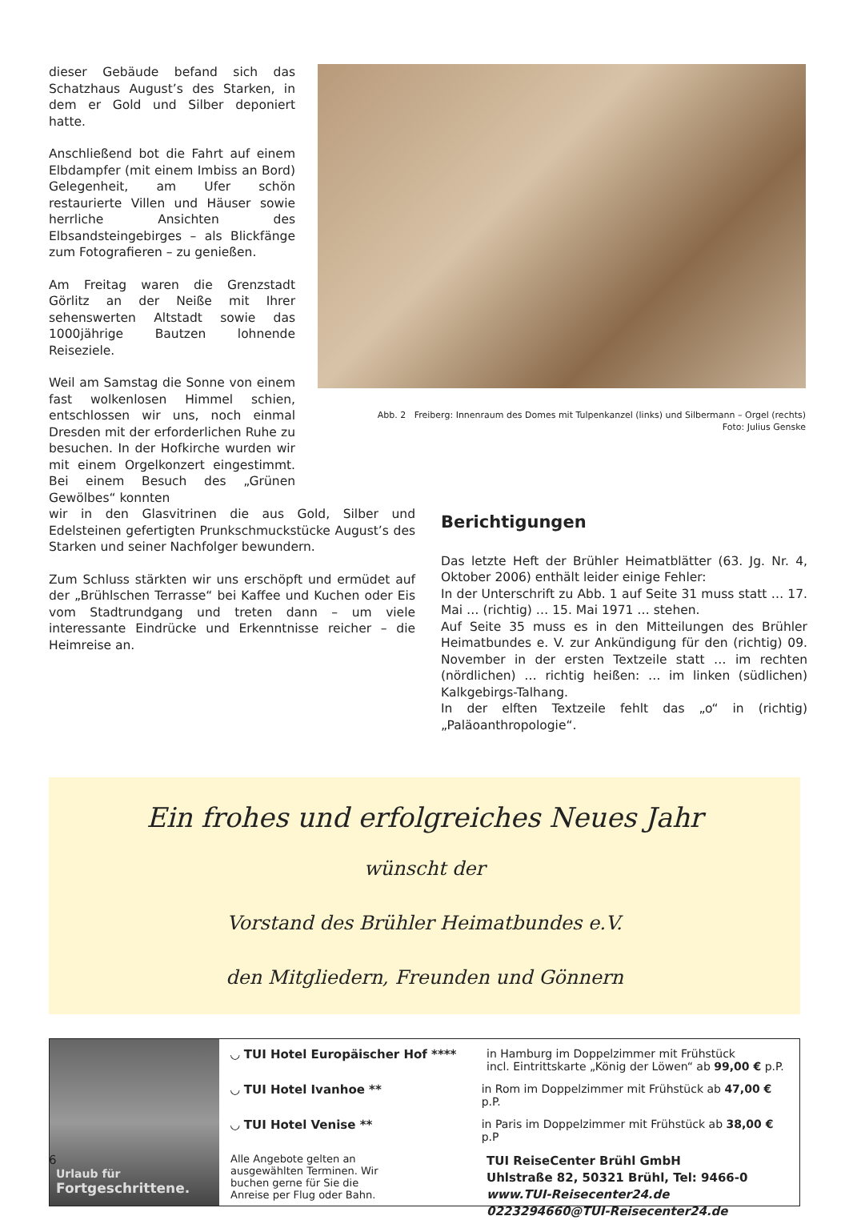dieser Gebäude befand sich das Schatzhaus August’s des Starken, in dem er Gold und Silber deponiert hatte.
Anschließend bot die Fahrt auf einem Elbdampfer (mit einem Imbiss an Bord) Gelegenheit, am Ufer schön restaurierte Villen und Häuser sowie herrliche Ansichten des Elbsandsteingebirges – als Blickfänge zum Fotografieren – zu genießen.
Am Freitag waren die Grenzstadt Görlitz an der Neiße mit Ihrer sehenswerten Altstadt sowie das 1000jährige Bautzen lohnende Reiseziele.
Weil am Samstag die Sonne von einem fast wolkenlosen Himmel schien, entschlossen wir uns, noch einmal Dresden mit der erforderlichen Ruhe zu besuchen. In der Hofkirche wurden wir mit einem Orgelkonzert eingestimmt. Bei einem Besuch des „Grünen Gewölbes“ konnten
Abb. 2 Freiberg: Innenraum des Domes mit Tulpenkanzel (links) und Silbermann – Orgel (rechts)
Foto: Julius Genske
wir in den Glasvitrinen die aus Gold, Silber und Edelsteinen gefertigten Prunkschmuckstücke August’s des Starken und seiner Nachfolger bewundern.
Zum Schluss stärkten wir uns erschöpft und ermüdet auf der „Brühlschen Terrasse“ bei Kaffee und Kuchen oder Eis vom Stadtrundgang und treten dann – um viele interessante Eindrücke und Erkenntnisse reicher – die Heimreise an.
Berichtigungen
Das letzte Heft der Brühler Heimatblätter (63. Jg. Nr. 4, Oktober 2006) enthält leider einige Fehler:
In der Unterschrift zu Abb. 1 auf Seite 31 muss statt … 17. Mai … (richtig) … 15. Mai 1971 … stehen.
Auf Seite 35 muss es in den Mitteilungen des Brühler Heimatbundes e. V. zur Ankündigung für den (richtig) 09. November in der ersten Textzeile statt … im rechten (nördlichen) … richtig heißen: … im linken (südlichen) Kalkgebirgs-Talhang.
In der elften Textzeile fehlt das „o“ in (richtig) „Paläoanthropologie“.
Ein frohes und erfolgreiches Neues Jahr
wünscht der
Vorstand des Brühler Heimatbundes e.V.
den Mitgliedern, Freunden und Gönnern
Urlaub für
Fortgeschrittene.
◡ TUI Hotel Europäischer Hof **** in Hamburg im Doppelzimmer mit Frühstück
incl. Eintrittskarte „König der Löwen“ ab 99,00 € p.P.
◡ TUI Hotel Ivanhoe ** in Rom im Doppelzimmer mit Frühstück ab 47,00 € p.P.
◡ TUI Hotel Venise ** in Paris im Doppelzimmer mit Frühstück ab 38,00 € p.P
Alle Angebote gelten an ausgewählten Terminen. Wir buchen gerne für Sie die Anreise per Flug oder Bahn.
TUI ReiseCenter Brühl GmbH
Uhlstraße 82, 50321 Brühl, Tel: 9466-0
www.TUI-Reisecenter24.de
0223294660@TUI-Reisecenter24.de
6